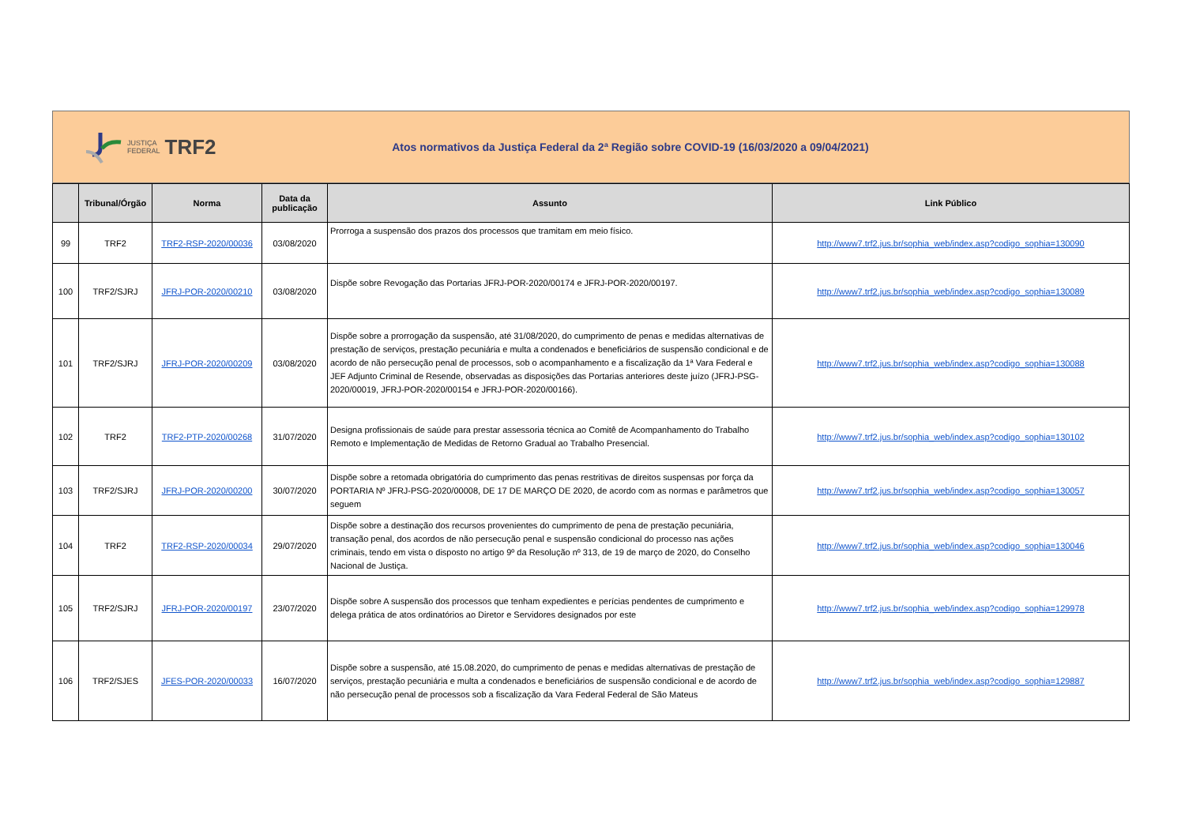JUSTIÇA
FEDERAL
TRF2
Atos normativos da Justiça Federal da 2ª Região sobre COVID-19 (16/03/2020 a 09/04/2021)
| | Tribunal/Órgão | Norma | Data da publicação | Assunto | Link Público |
| --- | --- | --- | --- | --- | --- |
| 99 | TRF2 | TRF2-RSP-2020/00036 | 03/08/2020 | Prorroga a suspensão dos prazos dos processos que tramitam em meio físico. | http://www7.trf2.jus.br/sophia_web/index.asp?codigo_sophia=130090 |
| 100 | TRF2/SJRJ | JFRJ-POR-2020/00210 | 03/08/2020 | Dispõe sobre Revogação das Portarias JFRJ-POR-2020/00174 e JFRJ-POR-2020/00197. | http://www7.trf2.jus.br/sophia_web/index.asp?codigo_sophia=130089 |
| 101 | TRF2/SJRJ | JFRJ-POR-2020/00209 | 03/08/2020 | Dispõe sobre a prorrogação da suspensão, até 31/08/2020, do cumprimento de penas e medidas alternativas de prestação de serviços, prestação pecuniária e multa a condenados e beneficiários de suspensão condicional e de acordo de não persecução penal de processos, sob o acompanhamento e a fiscalização da 1ª Vara Federal e JEF Adjunto Criminal de Resende, observadas as disposições das Portarias anteriores deste juízo (JFRJ-PSG-2020/00019, JFRJ-POR-2020/00154 e JFRJ-POR-2020/00166). | http://www7.trf2.jus.br/sophia_web/index.asp?codigo_sophia=130088 |
| 102 | TRF2 | TRF2-PTP-2020/00268 | 31/07/2020 | Designa profissionais de saúde para prestar assessoria técnica ao Comitê de Acompanhamento do Trabalho Remoto e Implementação de Medidas de Retorno Gradual ao Trabalho Presencial. | http://www7.trf2.jus.br/sophia_web/index.asp?codigo_sophia=130102 |
| 103 | TRF2/SJRJ | JFRJ-POR-2020/00200 | 30/07/2020 | Dispõe sobre a retomada obrigatória do cumprimento das penas restritivas de direitos suspensas por força da PORTARIA Nº JFRJ-PSG-2020/00008, DE 17 DE MARÇO DE 2020, de acordo com as normas e parâmetros que seguem | http://www7.trf2.jus.br/sophia_web/index.asp?codigo_sophia=130057 |
| 104 | TRF2 | TRF2-RSP-2020/00034 | 29/07/2020 | Dispõe sobre a destinação dos recursos provenientes do cumprimento de pena de prestação pecuniária, transação penal, dos acordos de não persecução penal e suspensão condicional do processo nas ações criminais, tendo em vista o disposto no artigo 9º da Resolução nº 313, de 19 de março de 2020, do Conselho Nacional de Justiça. | http://www7.trf2.jus.br/sophia_web/index.asp?codigo_sophia=130046 |
| 105 | TRF2/SJRJ | JFRJ-POR-2020/00197 | 23/07/2020 | Dispõe sobre A suspensão dos processos que tenham expedientes e perícias pendentes de cumprimento e delega prática de atos ordinatórios ao Diretor e Servidores designados por este | http://www7.trf2.jus.br/sophia_web/index.asp?codigo_sophia=129978 |
| 106 | TRF2/SJES | JFES-POR-2020/00033 | 16/07/2020 | Dispõe sobre a suspensão, até 15.08.2020, do cumprimento de penas e medidas alternativas de prestação de serviços, prestação pecuniária e multa a condenados e beneficiários de suspensão condicional e de acordo de não persecução penal de processos sob a fiscalização da Vara Federal Federal de São Mateus | http://www7.trf2.jus.br/sophia_web/index.asp?codigo_sophia=129887 |